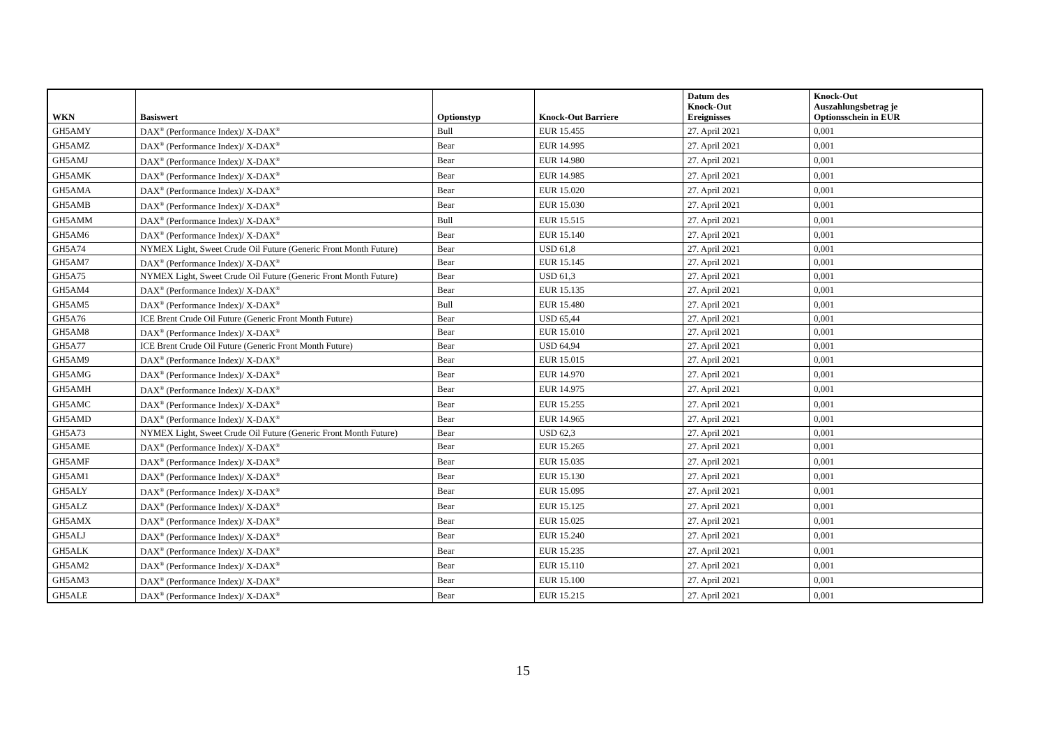| WKN | Basiswert | Optionstyp | Knock-Out Barriere | Datum des Knock-Out Ereignisses | Knock-Out Auszahlungsbetrag je Optionsschein in EUR |
| --- | --- | --- | --- | --- | --- |
| GH5AMY | DAX<sup>®</sup> (Performance Index)/ X-DAX<sup>®</sup> | Bull | EUR 15.455 | 27. April 2021 | 0,001 |
| GH5AMZ | DAX<sup>®</sup> (Performance Index)/ X-DAX<sup>®</sup> | Bear | EUR 14.995 | 27. April 2021 | 0,001 |
| GH5AMJ | DAX<sup>®</sup> (Performance Index)/ X-DAX<sup>®</sup> | Bear | EUR 14.980 | 27. April 2021 | 0,001 |
| GH5AMK | DAX<sup>®</sup> (Performance Index)/ X-DAX<sup>®</sup> | Bear | EUR 14.985 | 27. April 2021 | 0,001 |
| GH5AMA | DAX<sup>®</sup> (Performance Index)/ X-DAX<sup>®</sup> | Bear | EUR 15.020 | 27. April 2021 | 0,001 |
| GH5AMB | DAX<sup>®</sup> (Performance Index)/ X-DAX<sup>®</sup> | Bear | EUR 15.030 | 27. April 2021 | 0,001 |
| GH5AMM | DAX<sup>®</sup> (Performance Index)/ X-DAX<sup>®</sup> | Bull | EUR 15.515 | 27. April 2021 | 0,001 |
| GH5AM6 | DAX<sup>®</sup> (Performance Index)/ X-DAX<sup>®</sup> | Bear | EUR 15.140 | 27. April 2021 | 0,001 |
| GH5A74 | NYMEX Light, Sweet Crude Oil Future (Generic Front Month Future) | Bear | USD 61,8 | 27. April 2021 | 0,001 |
| GH5AM7 | DAX<sup>®</sup> (Performance Index)/ X-DAX<sup>®</sup> | Bear | EUR 15.145 | 27. April 2021 | 0,001 |
| GH5A75 | NYMEX Light, Sweet Crude Oil Future (Generic Front Month Future) | Bear | USD 61,3 | 27. April 2021 | 0,001 |
| GH5AM4 | DAX<sup>®</sup> (Performance Index)/ X-DAX<sup>®</sup> | Bear | EUR 15.135 | 27. April 2021 | 0,001 |
| GH5AM5 | DAX<sup>®</sup> (Performance Index)/ X-DAX<sup>®</sup> | Bull | EUR 15.480 | 27. April 2021 | 0,001 |
| GH5A76 | ICE Brent Crude Oil Future (Generic Front Month Future) | Bear | USD 65,44 | 27. April 2021 | 0,001 |
| GH5AM8 | DAX<sup>®</sup> (Performance Index)/ X-DAX<sup>®</sup> | Bear | EUR 15.010 | 27. April 2021 | 0,001 |
| GH5A77 | ICE Brent Crude Oil Future (Generic Front Month Future) | Bear | USD 64,94 | 27. April 2021 | 0,001 |
| GH5AM9 | DAX<sup>®</sup> (Performance Index)/ X-DAX<sup>®</sup> | Bear | EUR 15.015 | 27. April 2021 | 0,001 |
| GH5AMG | DAX<sup>®</sup> (Performance Index)/ X-DAX<sup>®</sup> | Bear | EUR 14.970 | 27. April 2021 | 0,001 |
| GH5AMH | DAX<sup>®</sup> (Performance Index)/ X-DAX<sup>®</sup> | Bear | EUR 14.975 | 27. April 2021 | 0,001 |
| GH5AMC | DAX<sup>®</sup> (Performance Index)/ X-DAX<sup>®</sup> | Bear | EUR 15.255 | 27. April 2021 | 0,001 |
| GH5AMD | DAX<sup>®</sup> (Performance Index)/ X-DAX<sup>®</sup> | Bear | EUR 14.965 | 27. April 2021 | 0,001 |
| GH5A73 | NYMEX Light, Sweet Crude Oil Future (Generic Front Month Future) | Bear | USD 62,3 | 27. April 2021 | 0,001 |
| GH5AME | DAX<sup>®</sup> (Performance Index)/ X-DAX<sup>®</sup> | Bear | EUR 15.265 | 27. April 2021 | 0,001 |
| GH5AMF | DAX<sup>®</sup> (Performance Index)/ X-DAX<sup>®</sup> | Bear | EUR 15.035 | 27. April 2021 | 0,001 |
| GH5AM1 | DAX<sup>®</sup> (Performance Index)/ X-DAX<sup>®</sup> | Bear | EUR 15.130 | 27. April 2021 | 0,001 |
| GH5ALY | DAX<sup>®</sup> (Performance Index)/ X-DAX<sup>®</sup> | Bear | EUR 15.095 | 27. April 2021 | 0,001 |
| GH5ALZ | DAX<sup>®</sup> (Performance Index)/ X-DAX<sup>®</sup> | Bear | EUR 15.125 | 27. April 2021 | 0,001 |
| GH5AMX | DAX<sup>®</sup> (Performance Index)/ X-DAX<sup>®</sup> | Bear | EUR 15.025 | 27. April 2021 | 0,001 |
| GH5ALJ | DAX<sup>®</sup> (Performance Index)/ X-DAX<sup>®</sup> | Bear | EUR 15.240 | 27. April 2021 | 0,001 |
| GH5ALK | DAX<sup>®</sup> (Performance Index)/ X-DAX<sup>®</sup> | Bear | EUR 15.235 | 27. April 2021 | 0,001 |
| GH5AM2 | DAX<sup>®</sup> (Performance Index)/ X-DAX<sup>®</sup> | Bear | EUR 15.110 | 27. April 2021 | 0,001 |
| GH5AM3 | DAX<sup>®</sup> (Performance Index)/ X-DAX<sup>®</sup> | Bear | EUR 15.100 | 27. April 2021 | 0,001 |
| GH5ALE | DAX<sup>®</sup> (Performance Index)/ X-DAX<sup>®</sup> | Bear | EUR 15.215 | 27. April 2021 | 0,001 |
15